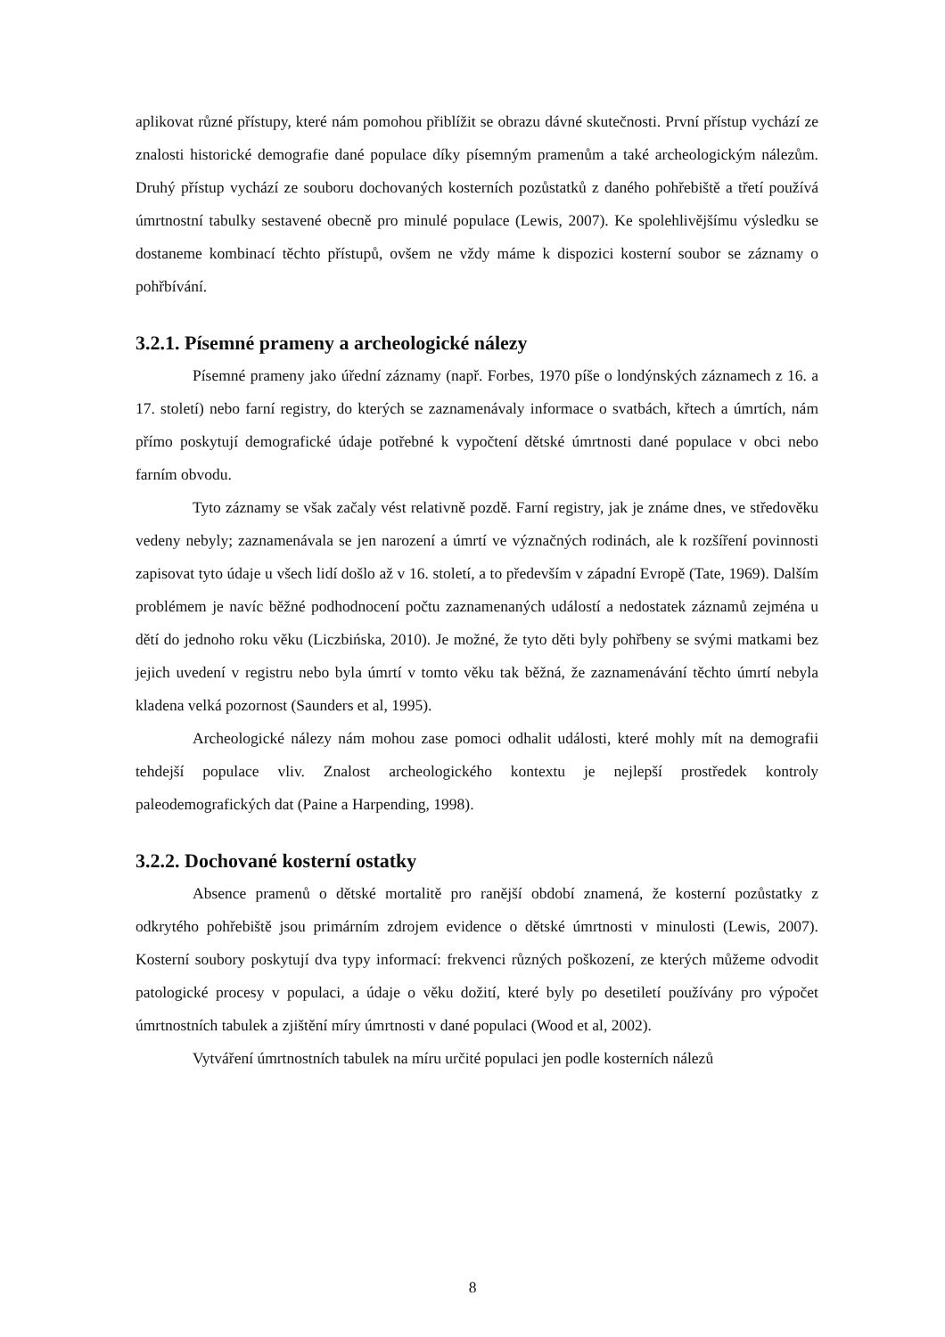aplikovat různé přístupy, které nám pomohou přiblížit se obrazu dávné skutečnosti. První přístup vychází ze znalosti historické demografie dané populace díky písemným pramenům a také archeologickým nálezům. Druhý přístup vychází ze souboru dochovaných kosterních pozůstatků z daného pohřebiště a třetí používá úmrtnostní tabulky sestavené obecně pro minulé populace (Lewis, 2007). Ke spolehlivějšímu výsledku se dostaneme kombinací těchto přístupů, ovšem ne vždy máme k dispozici kosterní soubor se záznamy o pohřbívání.
3.2.1. Písemné prameny a archeologické nálezy
Písemné prameny jako úřední záznamy (např. Forbes, 1970 píše o londýnských záznamech z 16. a 17. století) nebo farní registry, do kterých se zaznamenávaly informace o svatbách, křtech a úmrtích, nám přímo poskytují demografické údaje potřebné k vypočtení dětské úmrtnosti dané populace v obci nebo farním obvodu.
Tyto záznamy se však začaly vést relativně pozdě. Farní registry, jak je známe dnes, ve středověku vedeny nebyly; zaznamenávala se jen narození a úmrtí ve význačných rodinách, ale k rozšíření povinnosti zapisovat tyto údaje u všech lidí došlo až v 16. století, a to především v západní Evropě (Tate, 1969). Dalším problémem je navíc běžné podhodnocení počtu zaznamenaných událostí a nedostatek záznamů zejména u dětí do jednoho roku věku (Liczbińska, 2010). Je možné, že tyto děti byly pohřbeny se svými matkami bez jejich uvedení v registru nebo byla úmrtí v tomto věku tak běžná, že zaznamenávání těchto úmrtí nebyla kladena velká pozornost (Saunders et al, 1995).
Archeologické nálezy nám mohou zase pomoci odhalit události, které mohly mít na demografii tehdejší populace vliv. Znalost archeologického kontextu je nejlepší prostředek kontroly paleodemografických dat (Paine a Harpending, 1998).
3.2.2. Dochované kosterní ostatky
Absence pramenů o dětské mortalitě pro ranější období znamená, že kosterní pozůstatky z odkrytého pohřebiště jsou primárním zdrojem evidence o dětské úmrtnosti v minulosti (Lewis, 2007). Kosterní soubory poskytují dva typy informací: frekvenci různých poškození, ze kterých můžeme odvodit patologické procesy v populaci, a údaje o věku dožití, které byly po desetiletí používány pro výpočet úmrtnostních tabulek a zjištění míry úmrtnosti v dané populaci (Wood et al, 2002).
Vytváření úmrtnostních tabulek na míru určité populaci jen podle kosterních nálezů
8